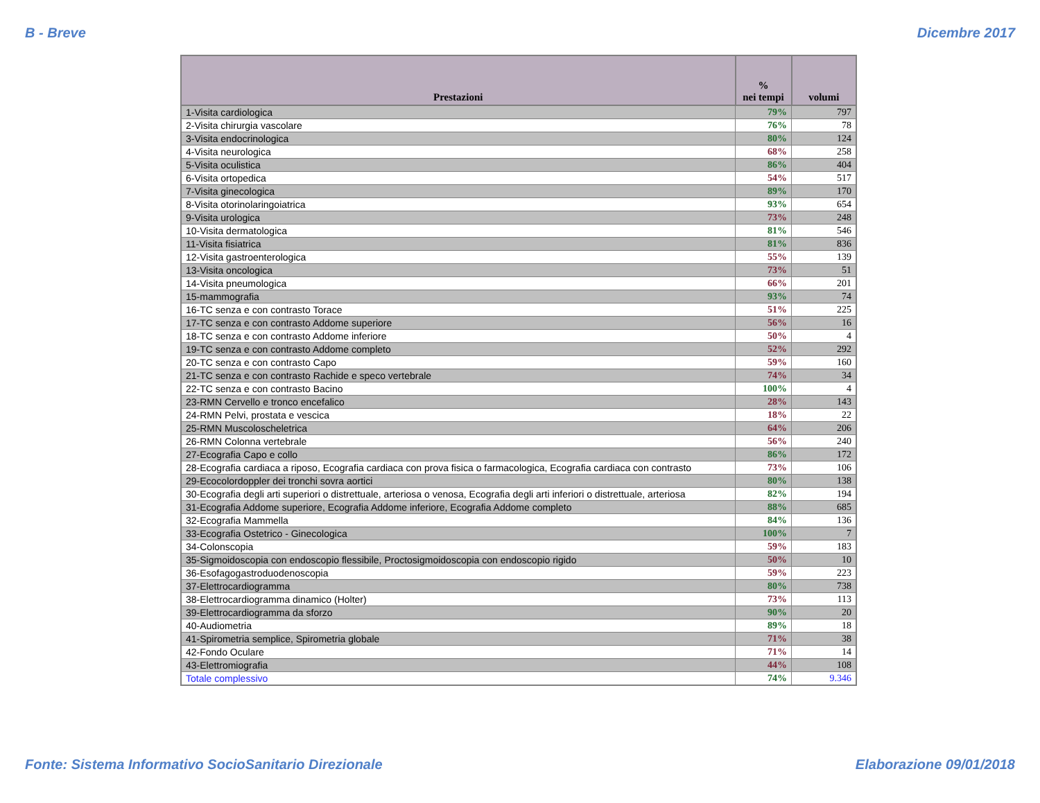B - Breve Dicembre 2017
| Prestazioni | % nei tempi | volumi |
| --- | --- | --- |
| 1-Visita cardiologica | 79% | 797 |
| 2-Visita chirurgia vascolare | 76% | 78 |
| 3-Visita endocrinologica | 80% | 124 |
| 4-Visita neurologica | 68% | 258 |
| 5-Visita oculistica | 86% | 404 |
| 6-Visita ortopedica | 54% | 517 |
| 7-Visita ginecologica | 89% | 170 |
| 8-Visita otorinolaringoiatrica | 93% | 654 |
| 9-Visita urologica | 73% | 248 |
| 10-Visita dermatologica | 81% | 546 |
| 11-Visita fisiatrica | 81% | 836 |
| 12-Visita gastroenterologica | 55% | 139 |
| 13-Visita oncologica | 73% | 51 |
| 14-Visita pneumologica | 66% | 201 |
| 15-mammografia | 93% | 74 |
| 16-TC senza e con contrasto Torace | 51% | 225 |
| 17-TC senza e con contrasto Addome superiore | 56% | 16 |
| 18-TC senza e con contrasto Addome inferiore | 50% | 4 |
| 19-TC senza e con contrasto Addome completo | 52% | 292 |
| 20-TC senza e con contrasto Capo | 59% | 160 |
| 21-TC senza e con contrasto Rachide e speco vertebrale | 74% | 34 |
| 22-TC senza e con contrasto Bacino | 100% | 4 |
| 23-RMN Cervello e tronco encefalico | 28% | 143 |
| 24-RMN Pelvi, prostata e vescica | 18% | 22 |
| 25-RMN Muscoloscheletrica | 64% | 206 |
| 26-RMN Colonna vertebrale | 56% | 240 |
| 27-Ecografia Capo e collo | 86% | 172 |
| 28-Ecografia cardiaca a riposo, Ecografia cardiaca con prova fisica o farmacologica, Ecografia cardiaca con contrasto | 73% | 106 |
| 29-Ecocolordoppler dei tronchi sovra aortici | 80% | 138 |
| 30-Ecografia degli arti superiori o distrettuale, arteriosa o venosa, Ecografia degli arti inferiori o distrettuale, arteriosa | 82% | 194 |
| 31-Ecografia Addome superiore, Ecografia Addome inferiore, Ecografia Addome completo | 88% | 685 |
| 32-Ecografia Mammella | 84% | 136 |
| 33-Ecografia Ostetrico - Ginecologica | 100% | 7 |
| 34-Colonscopia | 59% | 183 |
| 35-Sigmoidoscopia con endoscopio flessibile, Proctosigmoidoscopia con endoscopio rigido | 50% | 10 |
| 36-Esofagogastroduodenoscopia | 59% | 223 |
| 37-Elettrocardiogramma | 80% | 738 |
| 38-Elettrocardiogramma dinamico (Holter) | 73% | 113 |
| 39-Elettrocardiogramma da sforzo | 90% | 20 |
| 40-Audiometria | 89% | 18 |
| 41-Spirometria semplice, Spirometria globale | 71% | 38 |
| 42-Fondo Oculare | 71% | 14 |
| 43-Elettromiografia | 44% | 108 |
| Totale complessivo | 74% | 9.346 |
Fonte: Sistema Informativo SocioSanitario Direzionale Elaborazione 09/01/2018